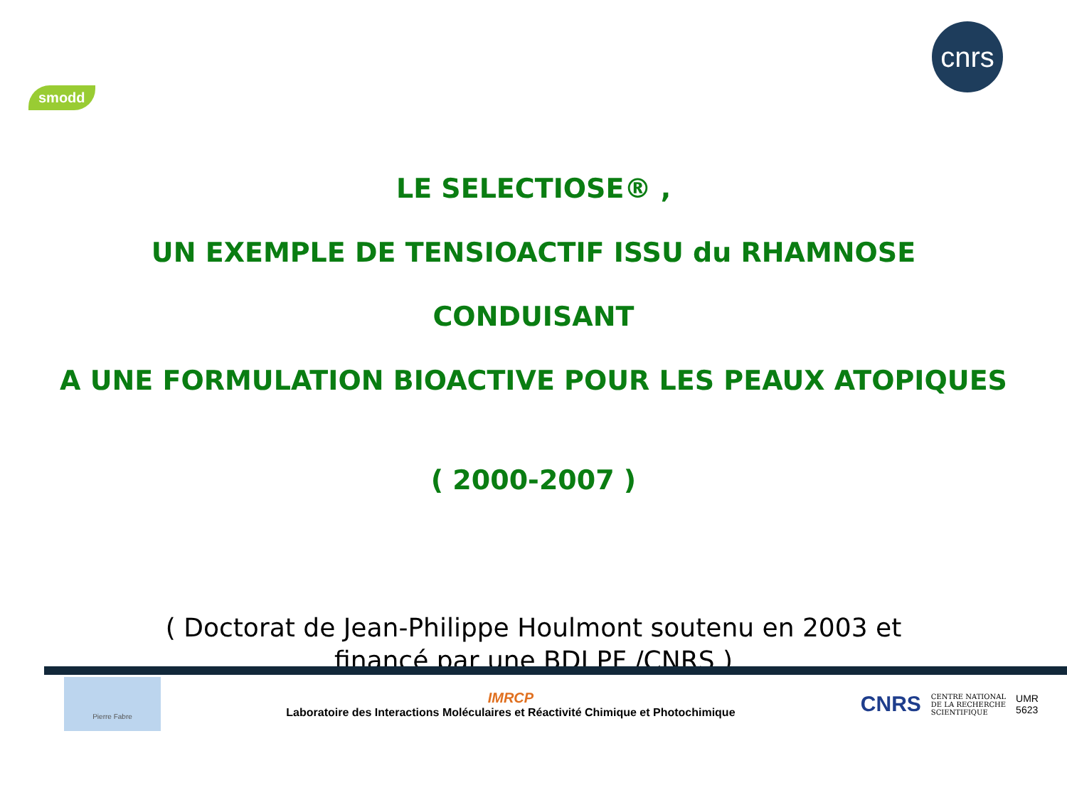smodd
cnrs
LE SELECTIOSE® ,
UN EXEMPLE DE TENSIOACTIF ISSU du RHAMNOSE
CONDUISANT
A UNE FORMULATION BIOACTIVE POUR LES PEAUX ATOPIQUES
( 2000-2007 )
( Doctorat de Jean-Philippe Houlmont soutenu en 2003 et
financé par une BDI PF /CNRS )
Pierre Fabre
IMRCP
Laboratoire des Interactions Moléculaires et Réactivité Chimique et Photochimique
CNRS CENTRE NATIONAL
DE LA RECHERCHE
SCIENTIFIQUE UMR
5623